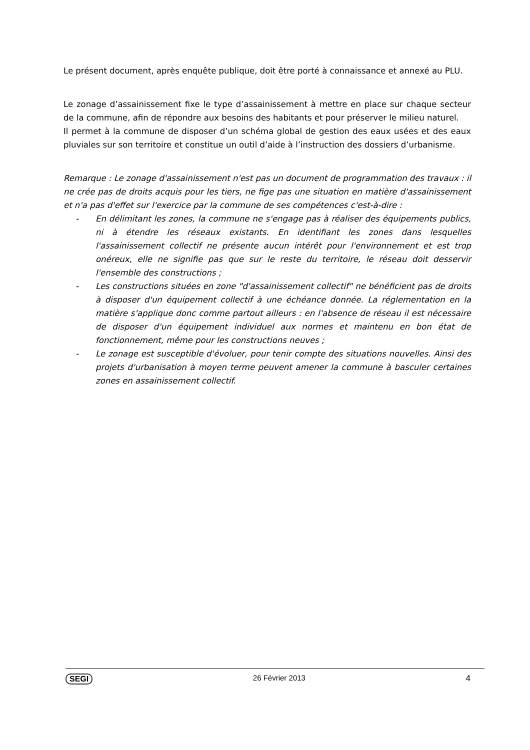Le présent document, après enquête publique, doit être porté à connaissance et annexé au PLU.
Le zonage d’assainissement fixe le type d’assainissement à mettre en place sur chaque secteur de la commune, afin de répondre aux besoins des habitants et pour préserver le milieu naturel.
Il permet à la commune de disposer d’un schéma global de gestion des eaux usées et des eaux pluviales sur son territoire et constitue un outil d’aide à l’instruction des dossiers d’urbanisme.
Remarque : Le zonage d'assainissement n'est pas un document de programmation des travaux : il ne crée pas de droits acquis pour les tiers, ne fige pas une situation en matière d'assainissement et n'a pas d'effet sur l'exercice par la commune de ses compétences c'est-à-dire :
- En délimitant les zones, la commune ne s'engage pas à réaliser des équipements publics, ni à étendre les réseaux existants. En identifiant les zones dans lesquelles l'assainissement collectif ne présente aucun intérêt pour l'environnement et est trop onéreux, elle ne signifie pas que sur le reste du territoire, le réseau doit desservir l'ensemble des constructions ;
- Les constructions situées en zone "d'assainissement collectif" ne bénéficient pas de droits à disposer d'un équipement collectif à une échéance donnée. La réglementation en la matière s'applique donc comme partout ailleurs : en l'absence de réseau il est nécessaire de disposer d'un équipement individuel aux normes et maintenu en bon état de fonctionnement, même pour les constructions neuves ;
- Le zonage est susceptible d'évoluer, pour tenir compte des situations nouvelles. Ainsi des projets d'urbanisation à moyen terme peuvent amener la commune à basculer certaines zones en assainissement collectif.
SEGI 26 Février 2013 4